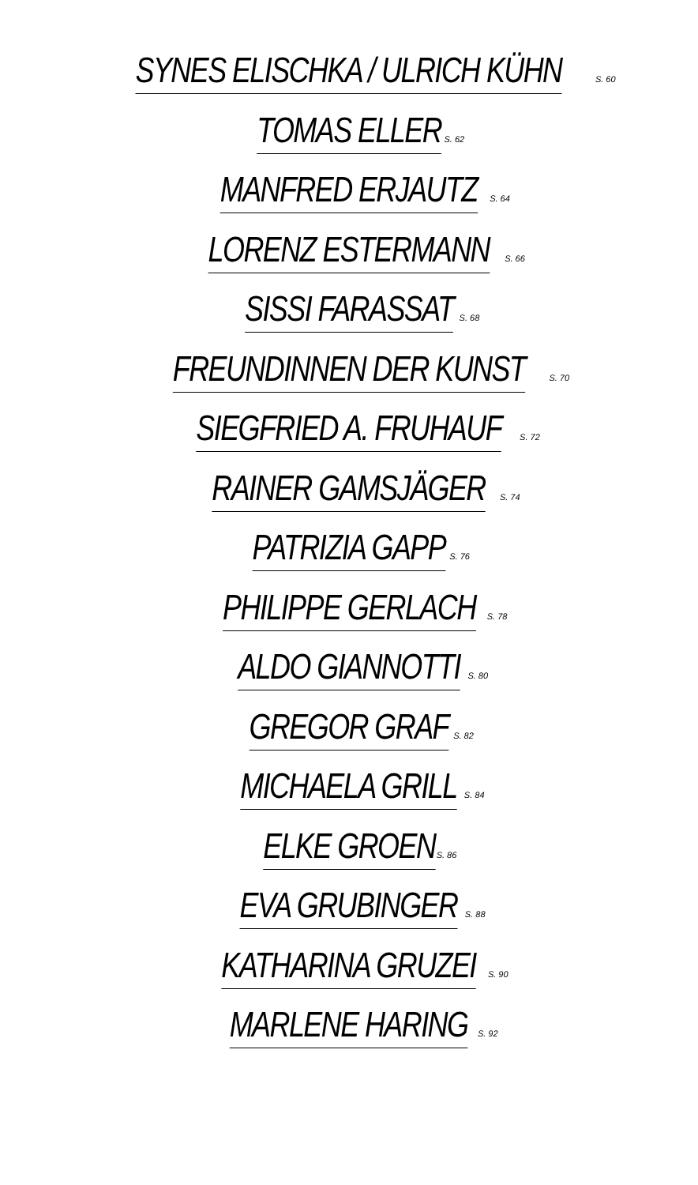SYNES ELISCHKA / ULRICH KÜHN S. 60
TOMAS ELLER S. 62
MANFRED ERJAUTZ S. 64
LORENZ ESTERMANN S. 66
SISSI FARASSAT S. 68
FREUNDINNEN DER KUNST S. 70
SIEGFRIED A. FRUHAUF S. 72
RAINER GAMSJÄGER S. 74
PATRIZIA GAPP S. 76
PHILIPPE GERLACH S. 78
ALDO GIANNOTTI S. 80
GREGOR GRAF S. 82
MICHAELA GRILL S. 84
ELKE GROEN S. 86
EVA GRUBINGER S. 88
KATHARINA GRUZEI S. 90
MARLENE HARING S. 92